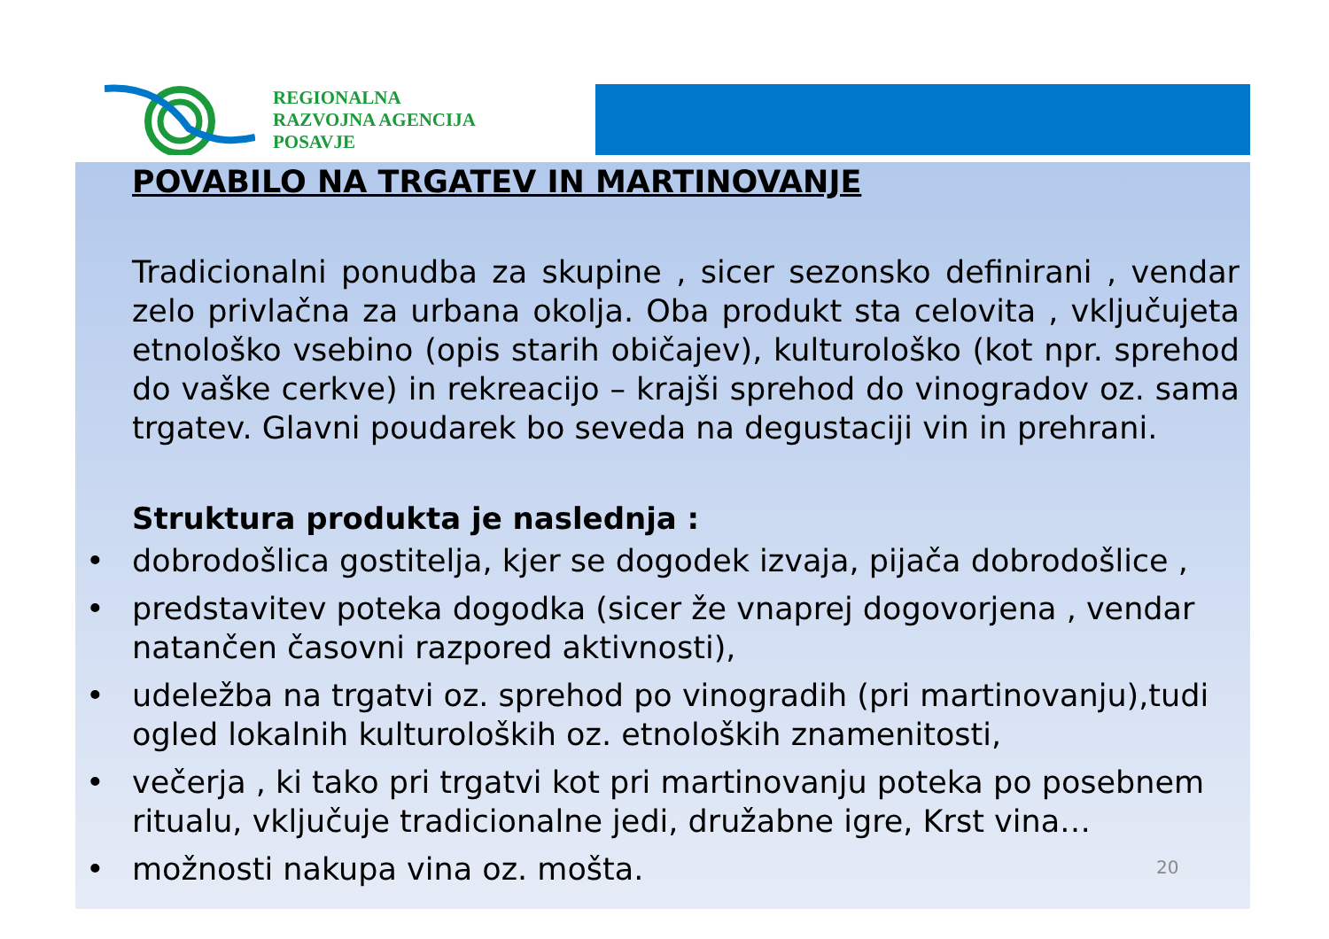REGIONALNA
RAZVOJNA AGENCIJA
POSAVJE
POVABILO NA TRGATEV IN MARTINOVANJE
Tradicionalni ponudba za skupine , sicer sezonsko definirani , vendar zelo privlačna za urbana okolja. Oba produkt sta celovita , vključujeta etnološko vsebino (opis starih običajev), kulturološko (kot npr. sprehod do vaške cerkve) in rekreacijo – krajši sprehod do vinogradov oz. sama trgatev. Glavni poudarek bo seveda na degustaciji vin in prehrani.
Struktura produkta je naslednja :
• dobrodošlica gostitelja, kjer se dogodek izvaja, pijača dobrodošlice ,
• predstavitev poteka dogodka (sicer že vnaprej dogovorjena , vendar natančen časovni razpored aktivnosti),
• udeležba na trgatvi oz. sprehod po vinogradih (pri martinovanju),tudi ogled lokalnih kulturoloških oz. etnoloških znamenitosti,
• večerja , ki tako pri trgatvi kot pri martinovanju poteka po posebnem ritualu, vključuje tradicionalne jedi, družabne igre, Krst vina…
• možnosti nakupa vina oz. mošta.
20